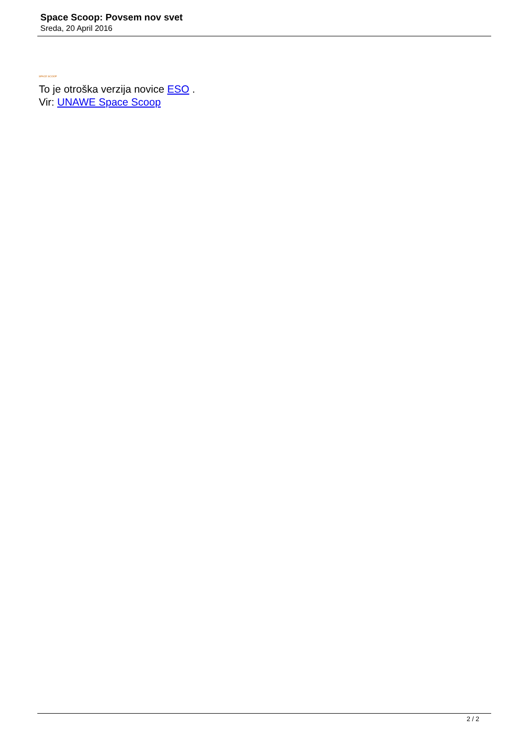Space Scoop: Povsem nov svet
Sreda, 20 April 2016
SPACE SCOOP
To je otroška verzija novice ESO .
Vir: UNAWE Space Scoop
2 / 2